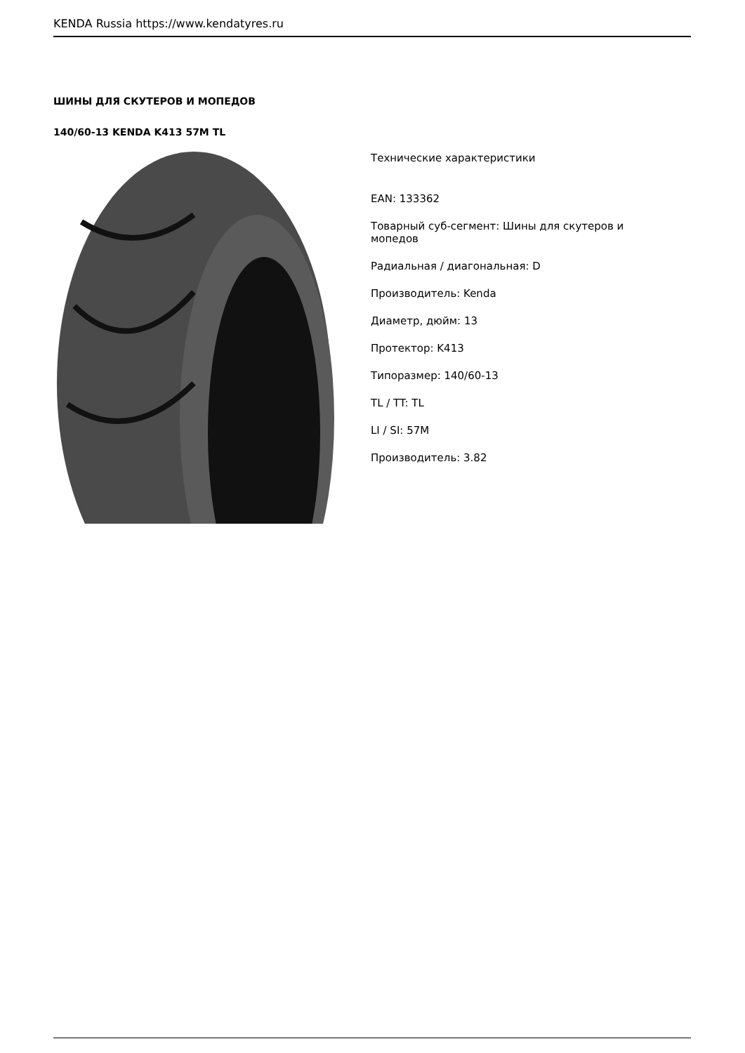KENDA Russia https://www.kendatyres.ru
ШИНЫ ДЛЯ СКУТЕРОВ И МОПЕДОВ
140/60-13 KENDA K413 57M TL
Технические характеристики
EAN: 133362
Товарный суб-сегмент: Шины для скутеров и мопедов
Радиальная / диагональная: D
Производитель: Kenda
Диаметр, дюйм: 13
Протектор: K413
Типоразмер: 140/60-13
TL / TT: TL
LI / SI: 57M
Производитель: 3.82